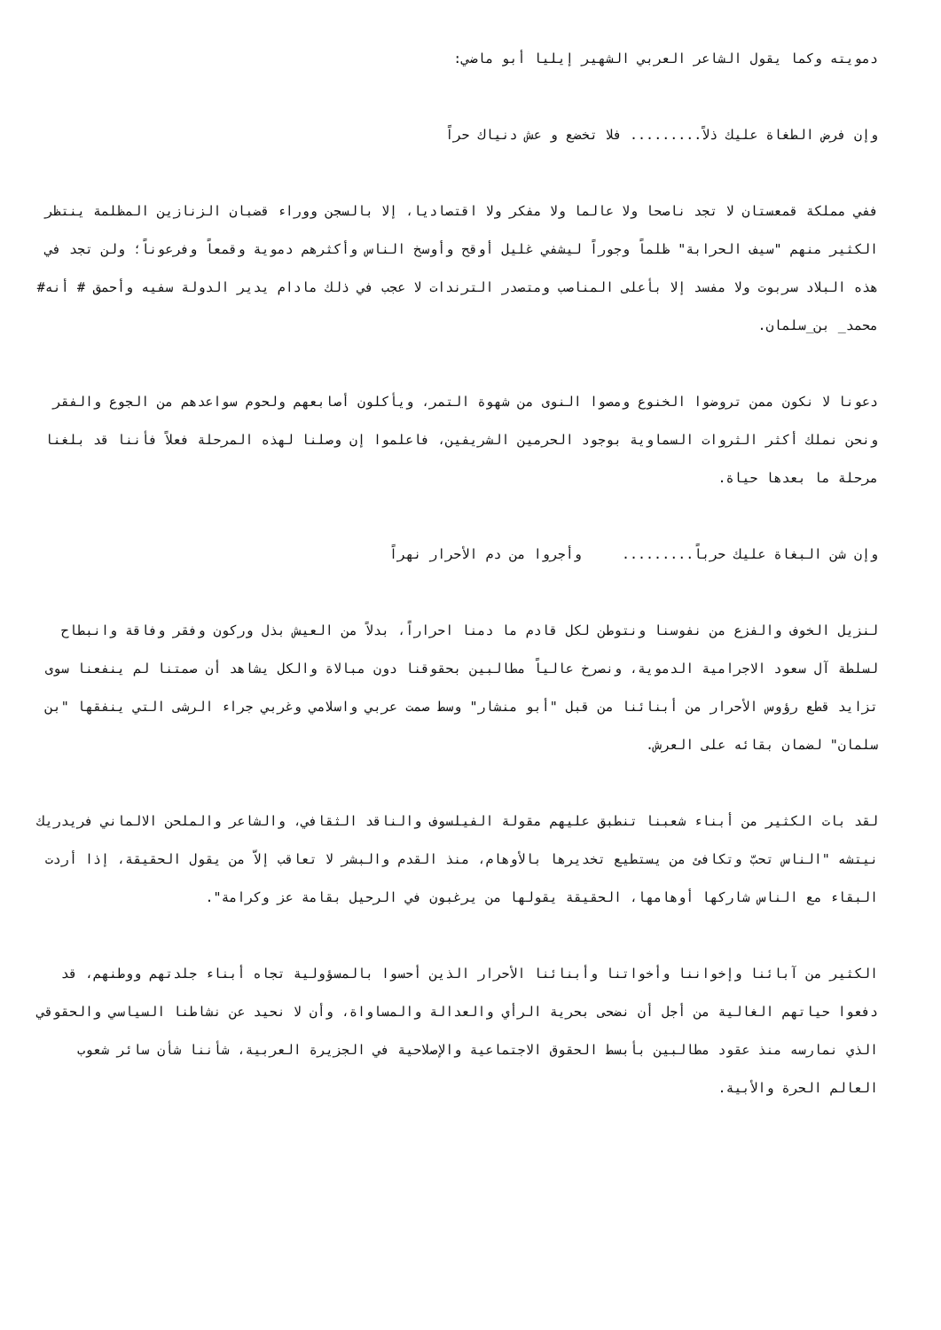دمويته وكما يقول الشاعر العربي الشهير إيليا أبو ماضي:
وإن فرض الطغاة عليك ذلاً......... فلا تخضع و عش دنياك حراً
ففي مملكة قمعستان لا تجد ناصحا ولا عالما ولا مفكر ولا اقتصاديا، إلا بالسجن ووراء قضبان الزنازين المظلمة ينتظر الكثير منهم "سيف الحرابة" ظلماً وجوراً ليشفي غليل أوقح وأوسخ الناس وأكثرهم دموية وقمعاً وفرعوناً؛ ولن تجد في هذه البلاد سربوت ولا مفسد إلا بأعلى المناصب ومتصدر الترندات لا عجب في ذلك مادام يدير الدولة سفيه وأحمق # أنه# محمد_ بن_سلمان.
دعونا لا نكون ممن تروضوا الخنوع ومصوا النوى من شهوة التمر، ويأكلون أصابعهم ولحوم سواعدهم من الجوع والفقر ونحن نملك أكثر الثروات السماوية بوجود الحرمين الشريفين، فاعلموا إن وصلنا لهذه المرحلة فعلاً فأننا قد بلغنا مرحلة ما بعدها حياة.
وإن شن البغاة عليك حرباً......... وأجروا من دم الأحرار نهراً
لنزيل الخوف والفزع من نفوسنا ونتوطن لكل قادم ما دمنا احراراً، بدلاً من العيش بذل وركون وفقر وفاقة وانبطاح لسلطة آل سعود الاجرامية الدموية، ونصرخ عالياً مطالبين بحقوقنا دون مبالاة والكل يشاهد أن صمتنا لم ينفعنا سوى تزايد قطع رؤوس الأحرار من أبنائنا من قبل "أبو منشار" وسط صمت عربي واسلامي وغربي جراء الرشى التي ينفقها "بن سلمان" لضمان بقائه على العرش.
لقد بات الكثير من أبناء شعبنا تنطبق عليهم مقولة الفيلسوف والناقد الثقافي، والشاعر والملحن الالماني فريدريك نيتشه "الناس تحبّ وتكافئ من يستطيع تخديرها بالأوهام، منذ القدم والبشر لا تعاقب إلاّ من يقول الحقيقة، إذا أردت البقاء مع الناس شاركها أوهامها، الحقيقة يقولها من يرغبون في الرحيل بقامة عز وكرامة".
الكثير من آبائنا وإخواننا وأخواتنا وأبنائنا الأحرار الذين أحسوا بالمسؤولية تجاه أبناء جلدتهم ووطنهم، قد دفعوا حياتهم الغالية من أجل أن نضحى بحرية الرأي والعدالة والمساواة، وأن لا نحيد عن نشاطنا السياسي والحقوقي الذي نمارسه منذ عقود مطالبين بأبسط الحقوق الاجتماعية والإصلاحية في الجزيرة العربية، شأننا شأن سائر شعوب العالم الحرة والأبية.